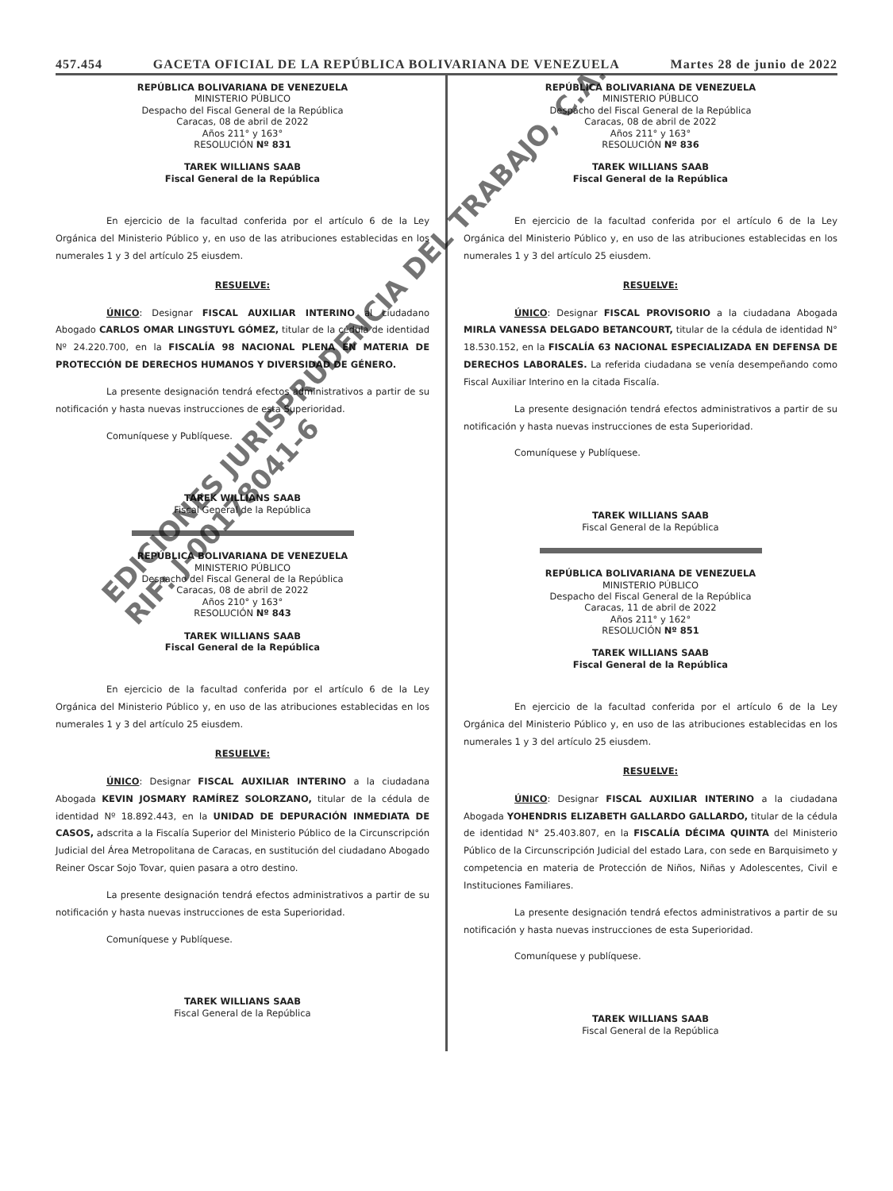457.454 GACETA OFICIAL DE LA REPÚBLICA BOLIVARIANA DE VENEZUELA Martes 28 de junio de 2022
REPÚBLICA BOLIVARIANA DE VENEZUELA
MINISTERIO PÚBLICO
Despacho del Fiscal General de la República
Caracas, 08 de abril de 2022
Años 211° y 163°
RESOLUCIÓN Nº 831
TAREK WILLIANS SAAB
Fiscal General de la República
En ejercicio de la facultad conferida por el artículo 6 de la Ley Orgánica del Ministerio Público y, en uso de las atribuciones establecidas en los numerales 1 y 3 del artículo 25 eiusdem.
RESUELVE:
ÚNICO: Designar FISCAL AUXILIAR INTERINO al ciudadano Abogado CARLOS OMAR LINGSTUYL GÓMEZ, titular de la cédula de identidad Nº 24.220.700, en la FISCALÍA 98 NACIONAL PLENA EN MATERIA DE PROTECCIÓN DE DERECHOS HUMANOS Y DIVERSIDAD DE GÉNERO.
La presente designación tendrá efectos administrativos a partir de su notificación y hasta nuevas instrucciones de esta Superioridad.
Comuníquese y Publíquese.
TAREK WILLIANS SAAB
Fiscal General de la República
REPÚBLICA BOLIVARIANA DE VENEZUELA
MINISTERIO PÚBLICO
Despacho del Fiscal General de la República
Caracas, 08 de abril de 2022
Años 210° y 163°
RESOLUCIÓN Nº 843
TAREK WILLIANS SAAB
Fiscal General de la República
En ejercicio de la facultad conferida por el artículo 6 de la Ley Orgánica del Ministerio Público y, en uso de las atribuciones establecidas en los numerales 1 y 3 del artículo 25 eiusdem.
RESUELVE:
ÚNICO: Designar FISCAL AUXILIAR INTERINO a la ciudadana Abogada KEVIN JOSMARY RAMÍREZ SOLORZANO, titular de la cédula de identidad Nº 18.892.443, en la UNIDAD DE DEPURACIÓN INMEDIATA DE CASOS, adscrita a la Fiscalía Superior del Ministerio Público de la Circunscripción Judicial del Área Metropolitana de Caracas, en sustitución del ciudadano Abogado Reiner Oscar Sojo Tovar, quien pasara a otro destino.
La presente designación tendrá efectos administrativos a partir de su notificación y hasta nuevas instrucciones de esta Superioridad.
Comuníquese y Publíquese.
TAREK WILLIANS SAAB
Fiscal General de la República
REPÚBLICA BOLIVARIANA DE VENEZUELA
MINISTERIO PÚBLICO
Despacho del Fiscal General de la República
Caracas, 08 de abril de 2022
Años 211° y 163°
RESOLUCIÓN Nº 836
TAREK WILLIANS SAAB
Fiscal General de la República
En ejercicio de la facultad conferida por el artículo 6 de la Ley Orgánica del Ministerio Público y, en uso de las atribuciones establecidas en los numerales 1 y 3 del artículo 25 eiusdem.
RESUELVE:
ÚNICO: Designar FISCAL PROVISORIO a la ciudadana Abogada MIRLA VANESSA DELGADO BETANCOURT, titular de la cédula de identidad N° 18.530.152, en la FISCALÍA 63 NACIONAL ESPECIALIZADA EN DEFENSA DE DERECHOS LABORALES. La referida ciudadana se venía desempeñando como Fiscal Auxiliar Interino en la citada Fiscalía.
La presente designación tendrá efectos administrativos a partir de su notificación y hasta nuevas instrucciones de esta Superioridad.
Comuníquese y Publíquese.
TAREK WILLIANS SAAB
Fiscal General de la República
REPÚBLICA BOLIVARIANA DE VENEZUELA
MINISTERIO PÚBLICO
Despacho del Fiscal General de la República
Caracas, 11 de abril de 2022
Años 211° y 162°
RESOLUCIÓN Nº 851
TAREK WILLIANS SAAB
Fiscal General de la República
En ejercicio de la facultad conferida por el artículo 6 de la Ley Orgánica del Ministerio Público y, en uso de las atribuciones establecidas en los numerales 1 y 3 del artículo 25 eiusdem.
RESUELVE:
ÚNICO: Designar FISCAL AUXILIAR INTERINO a la ciudadana Abogada YOHENDRIS ELIZABETH GALLARDO GALLARDO, titular de la cédula de identidad N° 25.403.807, en la FISCALÍA DÉCIMA QUINTA del Ministerio Público de la Circunscripción Judicial del estado Lara, con sede en Barquisimeto y competencia en materia de Protección de Niños, Niñas y Adolescentes, Civil e Instituciones Familiares.
La presente designación tendrá efectos administrativos a partir de su notificación y hasta nuevas instrucciones de esta Superioridad.
Comuníquese y publíquese.
TAREK WILLIANS SAAB
Fiscal General de la República
EDICIONES JURISPRUDENCIA DEL TRABAJO, C.A.
RIF: J-00178041-6